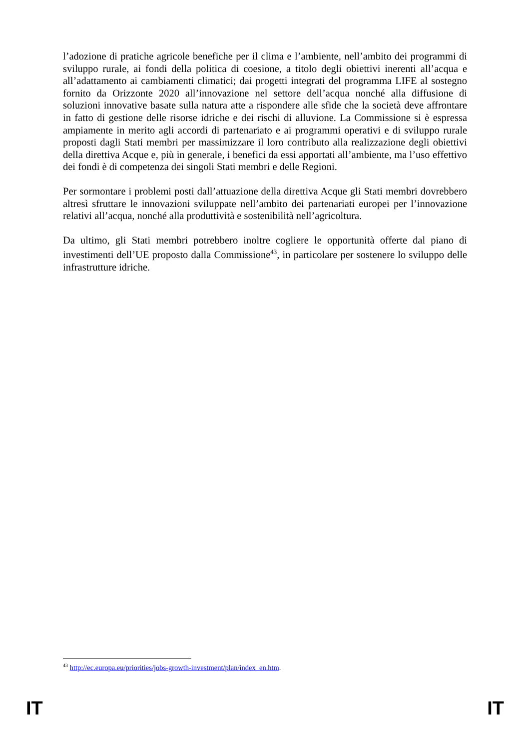l’adozione di pratiche agricole benefiche per il clima e l’ambiente, nell’ambito dei programmi di sviluppo rurale, ai fondi della politica di coesione, a titolo degli obiettivi inerenti all’acqua e all’adattamento ai cambiamenti climatici; dai progetti integrati del programma LIFE al sostegno fornito da Orizzonte 2020 all’innovazione nel settore dell’acqua nonché alla diffusione di soluzioni innovative basate sulla natura atte a rispondere alle sfide che la società deve affrontare in fatto di gestione delle risorse idriche e dei rischi di alluvione. La Commissione si è espressa ampiamente in merito agli accordi di partenariato e ai programmi operativi e di sviluppo rurale proposti dagli Stati membri per massimizzare il loro contributo alla realizzazione degli obiettivi della direttiva Acque e, più in generale, i benefici da essi apportati all’ambiente, ma l’uso effettivo dei fondi è di competenza dei singoli Stati membri e delle Regioni.
Per sormontare i problemi posti dall’attuazione della direttiva Acque gli Stati membri dovrebbero altresì sfruttare le innovazioni sviluppate nell’ambito dei partenariati europei per l’innovazione relativi all’acqua, nonché alla produttività e sostenibilità nell’agricoltura.
Da ultimo, gli Stati membri potrebbero inoltre cogliere le opportunità offerte dal piano di investimenti dell’UE proposto dalla Commissione<sup>43</sup>, in particolare per sostenere lo sviluppo delle infrastrutture idriche.
<sup>43</sup> http://ec.europa.eu/priorities/jobs-growth-investment/plan/index_en.htm.
IT IT